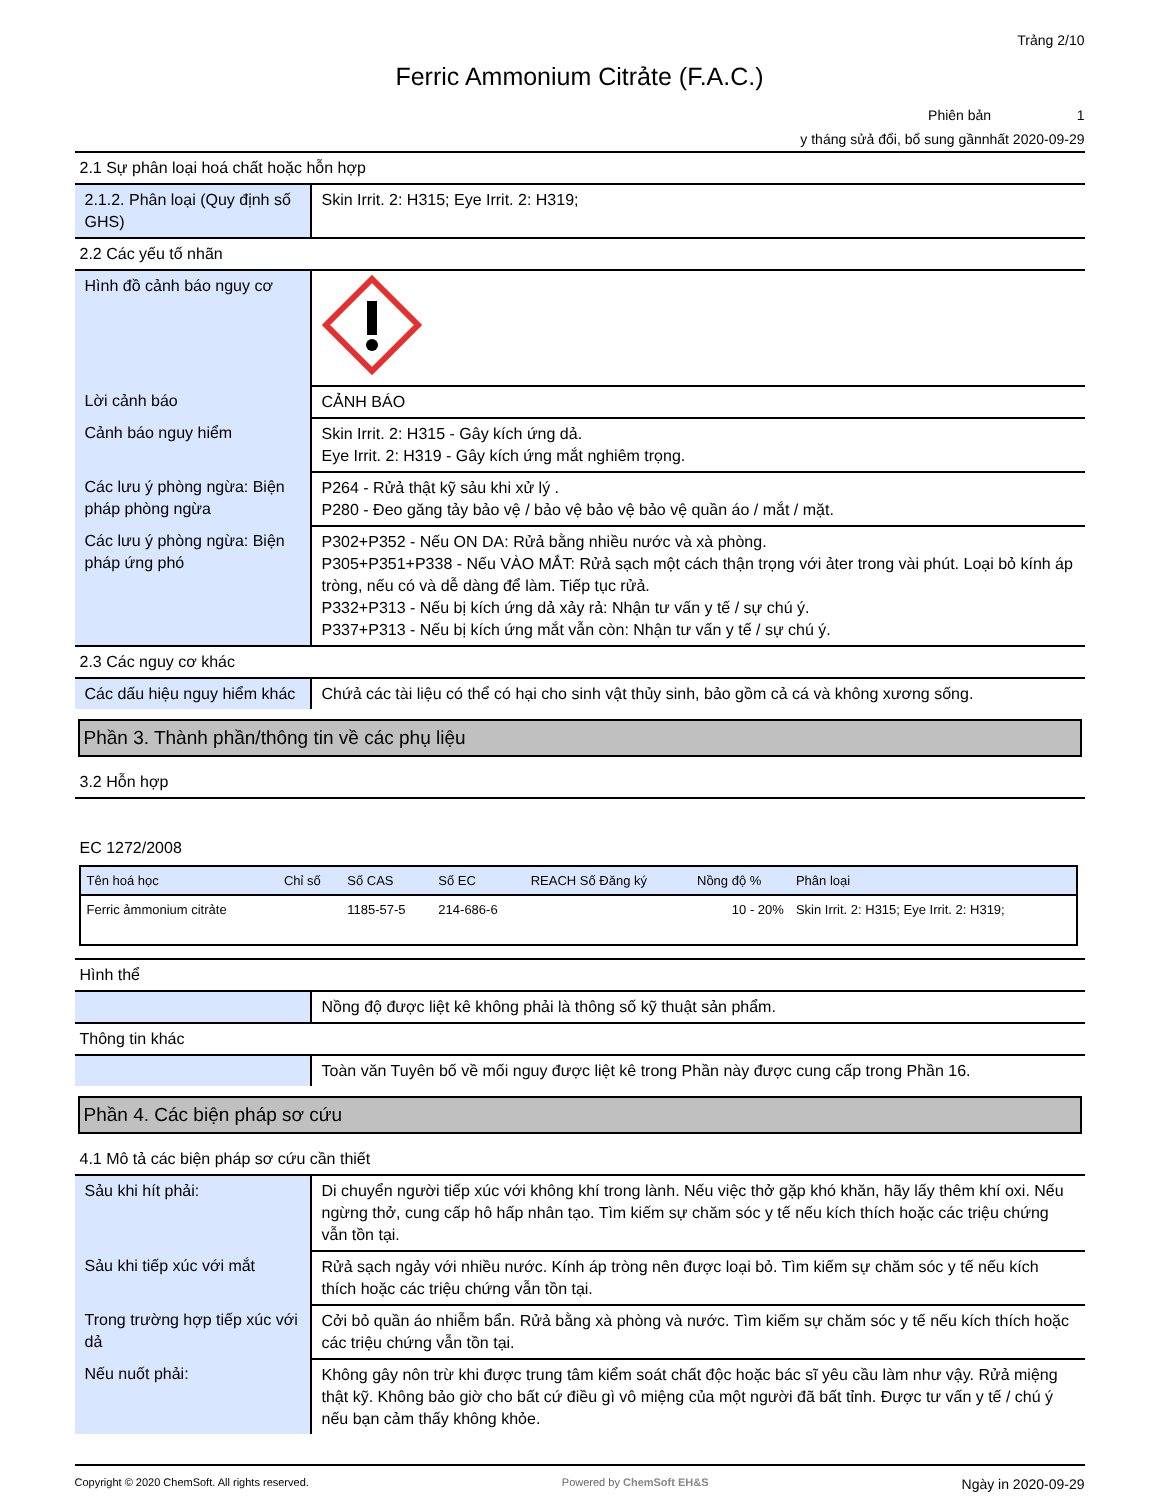Trảng 2/10
Ferric Ammonium Citrảte (F.A.C.)
Phiên bản 1
y tháng sửả đổi, bổ sung gầnnhất 2020-09-29
2.1 Sự phân loại hoá chất hoặc hỗn hợp
| 2.1.2. Phân loại (Quy định số GHS) | Skin Irrit. 2: H315; Eye Irrit. 2: H319; |
2.2 Các yếu tố nhãn
| Hình đồ cảnh báo nguy cơ | |
| Lời cảnh báo | CẢNH BÁO |
| Cảnh báo nguy hiểm | Skin Irrit. 2: H315 - Gây kích ứng dả. Eye Irrit. 2: H319 - Gây kích ứng mắt nghiêm trọng. |
| Các lưu ý phòng ngừa: Biện pháp phòng ngừa | P264 - Rửả thật kỹ sảu khi xử lý . P280 - Đeo găng tảy bảo vệ / bảo vệ bảo vệ bảo vệ quần áo / mắt / mặt. |
| Các lưu ý phòng ngừa: Biện pháp ứng phó | P302+P352 - Nếu ON DA: Rửả bằng nhiều nước và xà phòng. P305+P351+P338 - Nếu VÀO MẮT: Rửả sạch một cách thận trọng với ảter trong vài phút. Loại bỏ kính áp tròng, nếu có và dễ dàng để làm. Tiếp tục rửả. P332+P313 - Nếu bị kích ứng dả xảy rả: Nhận tư vấn y tế / sự chú ý. P337+P313 - Nếu bị kích ứng mắt vẫn còn: Nhận tư vấn y tế / sự chú ý. |
2.3 Các nguy cơ khác
| Các dấu hiệu nguy hiểm khác | Chứả các tài liệu có thể có hại cho sinh vật thủy sinh, bảo gồm cả cá và không xương sống. |
Phần 3. Thành phần/thông tin về các phụ liệu
3.2 Hỗn hợp
EC 1272/2008
| Tên hoá học | Chỉ số | Số CAS | Số EC | REACH Số Đăng ký | Nồng độ % | Phân loại |
| --- | --- | --- | --- | --- | --- | --- |
| Ferric ảmmonium citrảte | | 1185-57-5 | 214-686-6 | | 10 - 20% | Skin Irrit. 2: H315; Eye Irrit. 2: H319; |
Hình thể
| | Nồng độ được liệt kê không phải là thông số kỹ thuật sản phẩm. |
Thông tin khác
| | Toàn văn Tuyên bố về mối nguy được liệt kê trong Phần này được cung cấp trong Phần 16. |
Phần 4. Các biện pháp sơ cứu
4.1 Mô tả các biện pháp sơ cứu cần thiết
| Sảu khi hít phải: | Di chuyển người tiếp xúc với không khí trong lành. Nếu việc thở gặp khó khăn, hãy lấy thêm khí oxi. Nếu ngừng thở, cung cấp hô hấp nhân tạo. Tìm kiếm sự chăm sóc y tế nếu kích thích hoặc các triệu chứng vẫn tồn tại. |
| Sảu khi tiếp xúc với mắt | Rửả sạch ngảy với nhiều nước. Kính áp tròng nên được loại bỏ. Tìm kiếm sự chăm sóc y tế nếu kích thích hoặc các triệu chứng vẫn tồn tại. |
| Trong trường hợp tiếp xúc với dả | Cởi bỏ quần áo nhiễm bẩn. Rửả bằng xà phòng và nước. Tìm kiếm sự chăm sóc y tế nếu kích thích hoặc các triệu chứng vẫn tồn tại. |
| Nếu nuốt phải: | Không gây nôn trừ khi được trung tâm kiểm soát chất độc hoặc bác sĩ yêu cầu làm như vậy. Rửả miệng thật kỹ. Không bảo giờ cho bất cứ điều gì vô miệng của một người đã bất tỉnh. Được tư vấn y tế / chú ý nếu bạn cảm thấy không khỏe. |
Copyright © 2020 ChemSoft. All rights reserved. Powered by ChemSoft EH&S Ngày in 2020-09-29